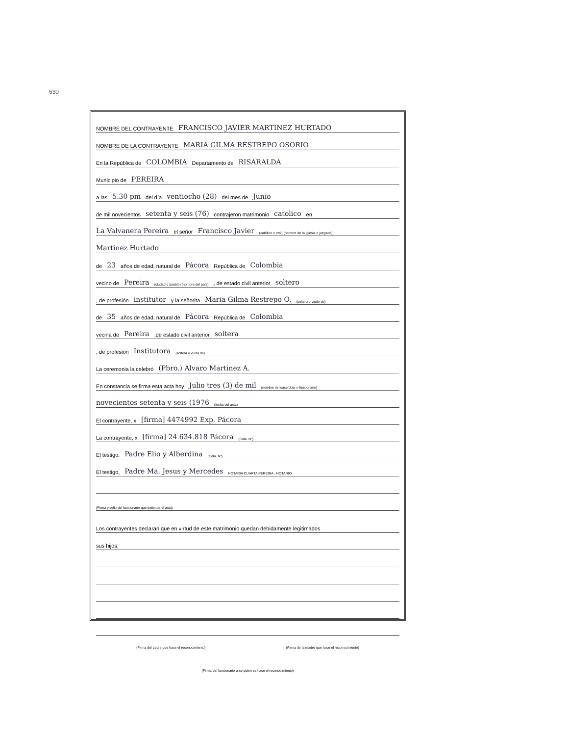630
NOMBRE DEL CONTRAYENTE FRANCISCO JAVIER MARTINEZ HURTADO
NOMBRE DE LA CONTRAYENTE MARIA GILMA RESTREPO OSORIO
En la República de COLOMBIA Departamento de RISARALDA
Municipio de PEREIRA
a las 5.30 pm del día ventiocho (28) del mes de Junio
de mil novecientos setenta y seis (76) contrajeron matrimonio catolico en
La Valvanera Pereira el señor Francisco Javier (católico o civil) (nombre de la iglesia o juzgado)
Martinez Hurtado
de 23 años de edad, natural de Pácora República de Colombia
vecino de Pereira (ciudad o pueblo) (nombre del país) , de estado civil anterior soltero
, de profesión institutor y la señorita Maria Gilma Restrepo O. (soltero o viudo de)
de 35 años de edad, natural de Pácora República de Colombia
vecina de Pereira ,de estado civil anterior soltera
, de profesión Institutora (soltera o viuda de)
La ceremonia la celebró (Pbro.) Alvaro Martinez A.
En constancia se firma esta acta hoy Julio tres (3) de mil (nombre del sacerdote o funcionario)
novecientos setenta y seis (1976 (fecha del acta)
El contrayente, x [firma] 4474992 Exp. Pácora
La contrayente, x [firma] 24.634.818 Pácora (Cdla. Nº)
El testigo, Padre Elio y Alberdina (Cdla. Nº)
El testigo, Padre Ma. Jesus y Mercedes NOTARIA CUARTA PEREIRA - NOTARIO
(Firma y sello del funcionario que extiende el acta)
Los contrayentes declaran que en virtud de este matrimonio quedan debidamente legitimados
sus hijos:
(Firma del padre que hace el reconocimiento) (Firma de la madre que hace el reconocimiento)
(Firma del funcionario ante quien se hace el reconocimiento)